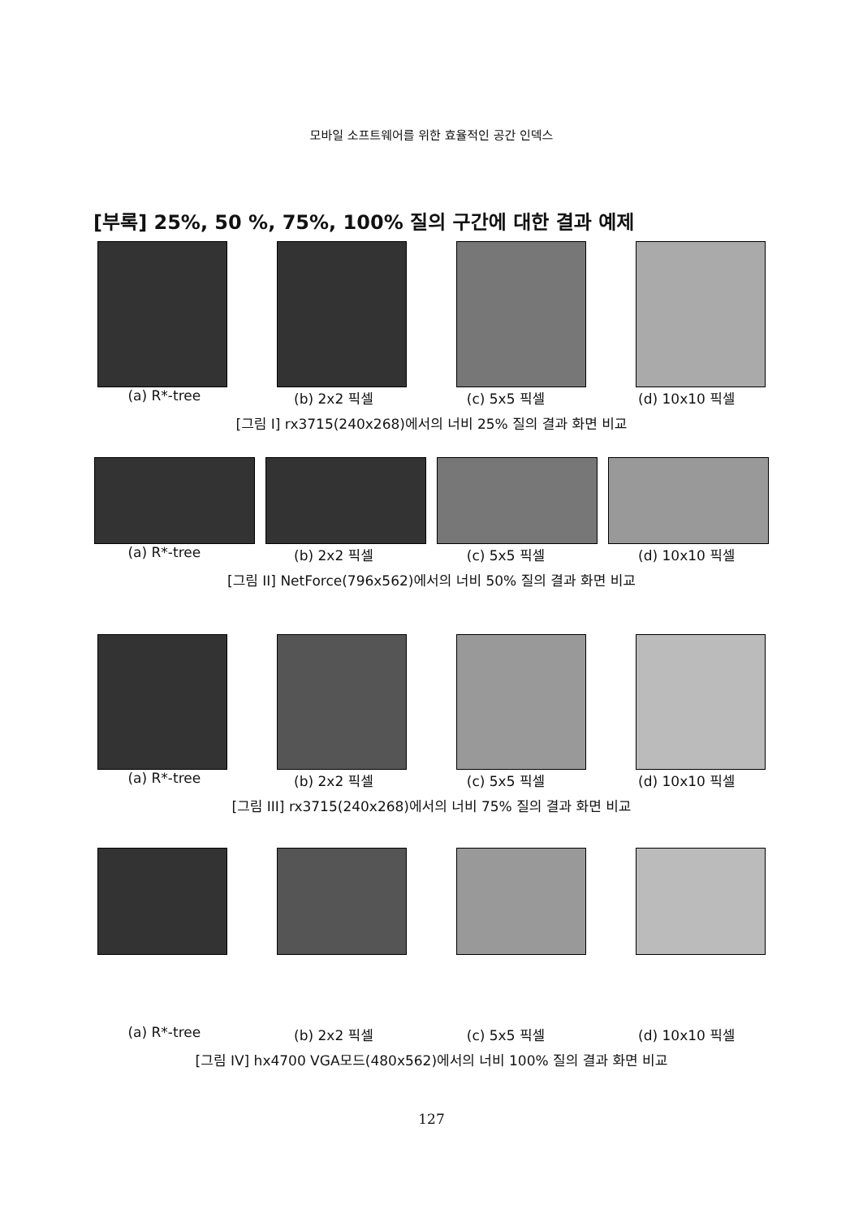모바일 소프트웨어를 위한 효율적인 공간 인덱스
[부록] 25%, 50 %, 75%, 100% 질의 구간에 대한 결과 예제
(a) R*-tree (b) 2x2 픽셀 (c) 5x5 픽셀 (d) 10x10 픽셀
[그림 I] rx3715(240x268)에서의 너비 25% 질의 결과 화면 비교
(a) R*-tree (b) 2x2 픽셀 (c) 5x5 픽셀 (d) 10x10 픽셀
[그림 II] NetForce(796x562)에서의 너비 50% 질의 결과 화면 비교
(a) R*-tree (b) 2x2 픽셀 (c) 5x5 픽셀 (d) 10x10 픽셀
[그림 III] rx3715(240x268)에서의 너비 75% 질의 결과 화면 비교
(a) R*-tree (b) 2x2 픽셀 (c) 5x5 픽셀 (d) 10x10 픽셀
[그림 IV] hx4700 VGA모드(480x562)에서의 너비 100% 질의 결과 화면 비교
127